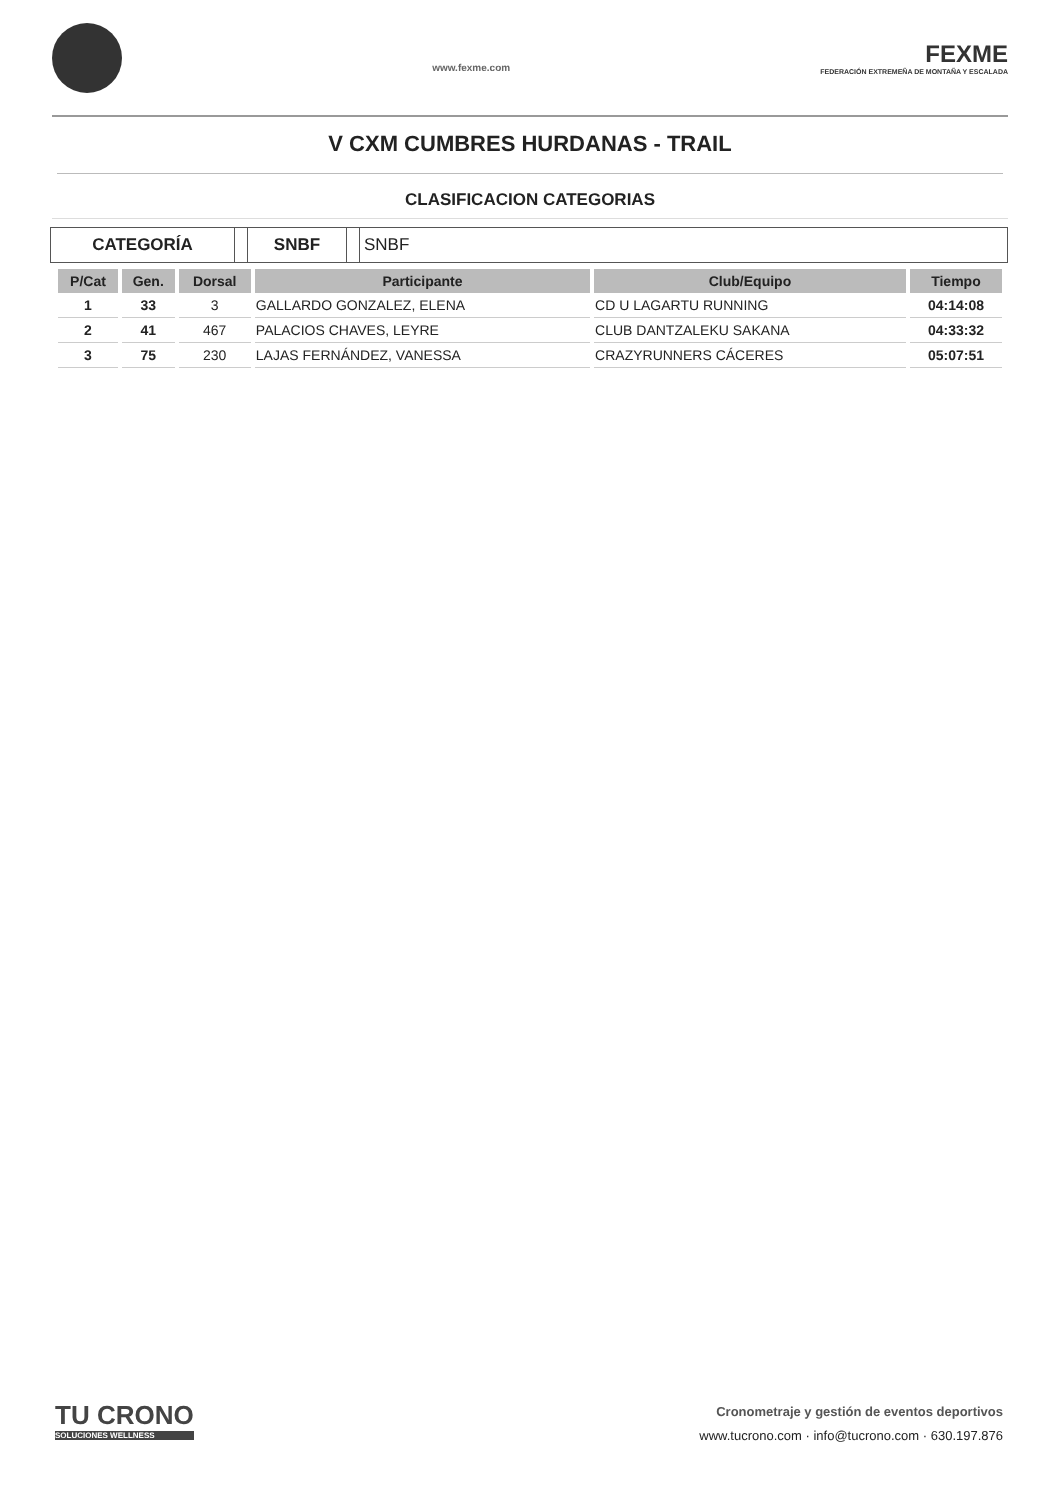www.fexme.com
FEXME
FEDERACIÓN EXTREMEÑA DE MONTAÑA Y ESCALADA
V CXM CUMBRES HURDANAS - TRAIL
CLASIFICACION CATEGORIAS
CATEGORÍA SNBF SNBF
| P/Cat | Gen. | Dorsal | Participante | Club/Equipo | Tiempo |
| --- | --- | --- | --- | --- | --- |
| 1 | 33 | 3 | GALLARDO GONZALEZ, ELENA | CD U LAGARTU RUNNING | 04:14:08 |
| 2 | 41 | 467 | PALACIOS CHAVES, LEYRE | CLUB DANTZALEKU SAKANA | 04:33:32 |
| 3 | 75 | 230 | LAJAS FERNÁNDEZ, VANESSA | CRAZYRUNNERS CÁCERES | 05:07:51 |
TU CRONO
SOLUCIONES WELLNESS
Cronometraje y gestión de eventos deportivos
www.tucrono.com · info@tucrono.com · 630.197.876